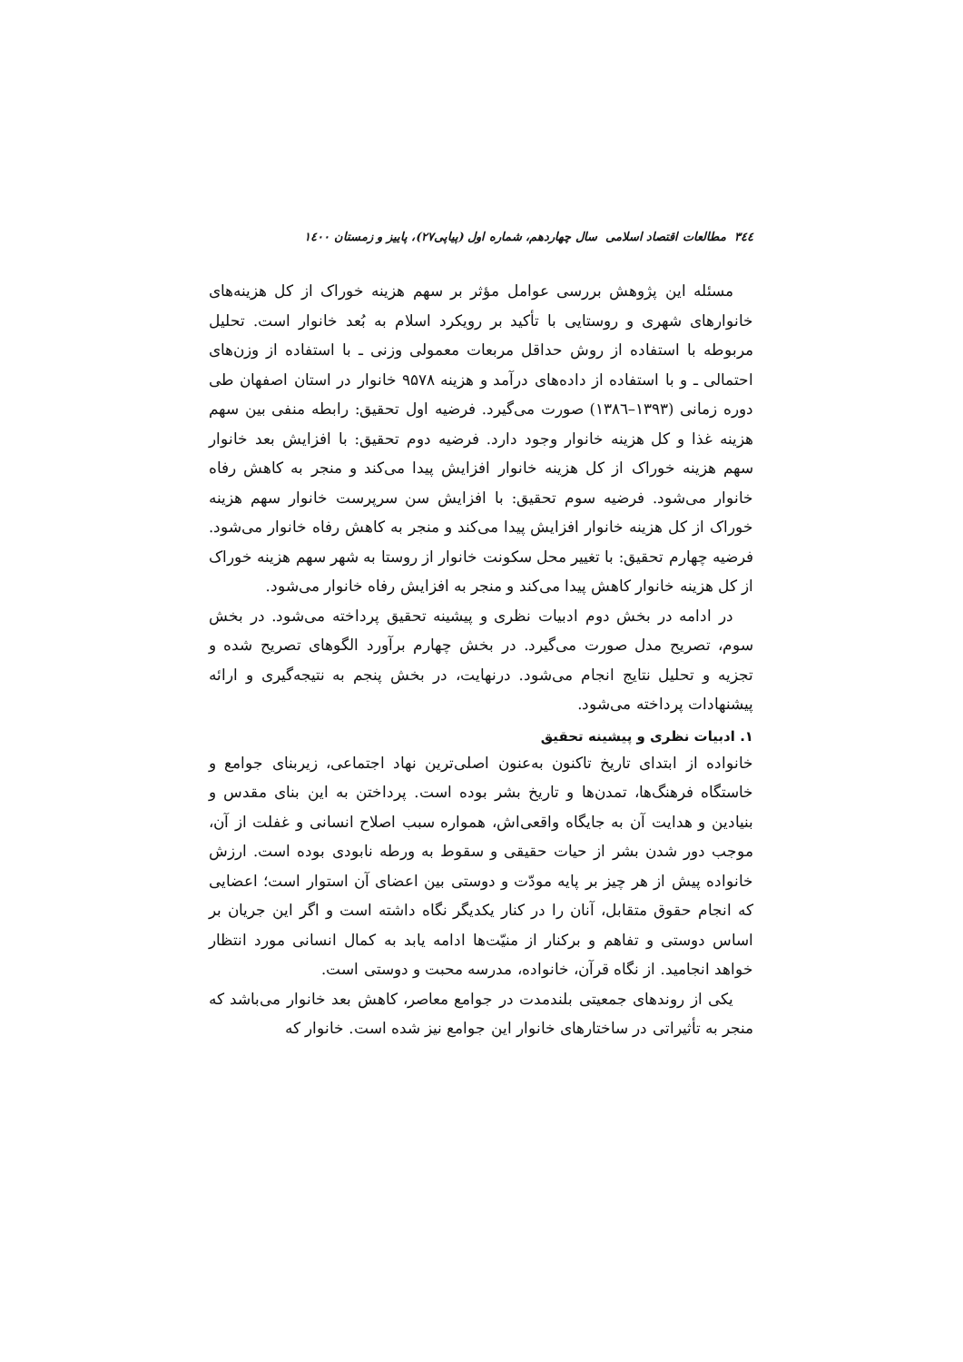۳٤٤ مطالعات اقتصاد اسلامی سال چهاردهم، شماره اول (پیاپی۲۷)، پاییز و زمستان ۱٤۰۰
مسئله این پژوهش بررسی عوامل مؤثر بر سهم هزینه خوراک از کل هزینه‌های خانوارهای شهری و روستایی با تأکید بر رویکرد اسلام به بُعد خانوار است. تحلیل مربوطه با استفاده از روش حداقل مربعات معمولی وزنی ـ با استفاده از وزن‌های احتمالی ـ و با استفاده از داده‌های درآمد و هزینه ۹۵۷۸ خانوار در استان اصفهان طی دوره زمانی (۱۳۹۳–۱۳۸٦) صورت می‌گیرد. فرضیه اول تحقیق: رابطه منفی بین سهم هزینه غذا و کل هزینه خانوار وجود دارد. فرضیه دوم تحقیق: با افزایش بعد خانوار سهم هزینه خوراک از کل هزینه خانوار افزایش پیدا می‌کند و منجر به کاهش رفاه خانوار می‌شود. فرضیه سوم تحقیق: با افزایش سن سرپرست خانوار سهم هزینه خوراک از کل هزینه خانوار افزایش پیدا می‌کند و منجر به کاهش رفاه خانوار می‌شود. فرضیه چهارم تحقیق: با تغییر محل سکونت خانوار از روستا به شهر سهم هزینه خوراک از کل هزینه خانوار کاهش پیدا می‌کند و منجر به افزایش رفاه خانوار می‌شود.
در ادامه در بخش دوم ادبیات نظری و پیشینه تحقیق پرداخته می‌شود. در بخش سوم، تصریح مدل صورت می‌گیرد. در بخش چهارم برآورد الگوهای تصریح شده و تجزیه و تحلیل نتایج انجام می‌شود. درنهایت، در بخش پنجم به نتیجه‌گیری و ارائه پیشنهادات پرداخته می‌شود.
۱. ادبیات نظری و پیشینه تحقیق
خانواده از ابتدای تاریخ تاکنون به‌عنون اصلی‌ترین نهاد اجتماعی، زیربنای جوامع و خاستگاه فرهنگ‌ها، تمدن‌ها و تاریخ بشر بوده است. پرداختن به این بنای مقدس و بنیادین و هدایت آن به جایگاه واقعی‌اش، همواره سبب اصلاح انسانی و غفلت از آن، موجب دور شدن بشر از حیات حقیقی و سقوط به ورطه نابودی بوده است. ارزش خانواده پیش از هر چیز بر پایه مودّت و دوستی بین اعضای آن استوار است؛ اعضایی که انجام حقوق متقابل، آنان را در کنار یکدیگر نگاه داشته است و اگر این جریان بر اساس دوستی و تفاهم و برکنار از منیّت‌ها ادامه یابد به کمال انسانی مورد انتظار خواهد انجامید. از نگاه قرآن، خانواده، مدرسه محبت و دوستی است.
یکی از روندهای جمعیتی بلندمدت در جوامع معاصر، کاهش بعد خانوار می‌باشد که منجر به تأثیراتی در ساختارهای خانوار این جوامع نیز شده است. خانوار که